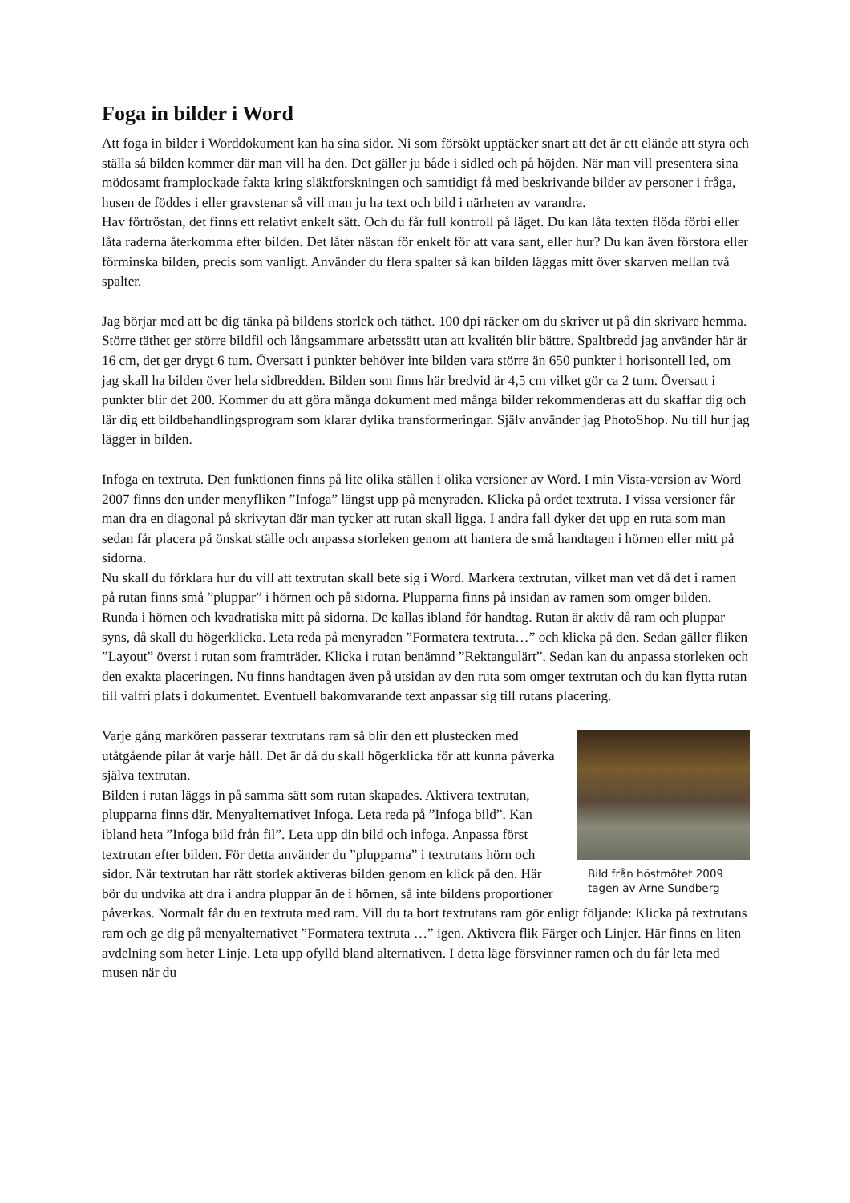Foga in bilder i Word
Att foga in bilder i Worddokument kan ha sina sidor. Ni som försökt upptäcker snart att det är ett elände att styra och ställa så bilden kommer där man vill ha den. Det gäller ju både i sidled och på höjden. När man vill presentera sina mödosamt framplockade fakta kring släktforskningen och samtidigt få med beskrivande bilder av personer i fråga, husen de föddes i eller gravstenar så vill man ju ha text och bild i närheten av varandra.
Hav förtröstan, det finns ett relativt enkelt sätt. Och du får full kontroll på läget. Du kan låta texten flöda förbi eller låta raderna återkomma efter bilden. Det låter nästan för enkelt för att vara sant, eller hur? Du kan även förstora eller förminska bilden, precis som vanligt. Använder du flera spalter så kan bilden läggas mitt över skarven mellan två spalter.
Jag börjar med att be dig tänka på bildens storlek och täthet. 100 dpi räcker om du skriver ut på din skrivare hemma. Större täthet ger större bildfil och långsammare arbetssätt utan att kvalitén blir bättre. Spaltbredd jag använder här är 16 cm, det ger drygt 6 tum. Översatt i punkter behöver inte bilden vara större än 650 punkter i horisontell led, om jag skall ha bilden över hela sidbredden. Bilden som finns här bredvid är 4,5 cm vilket gör ca 2 tum. Översatt i punkter blir det 200. Kommer du att göra många dokument med många bilder rekommenderas att du skaffar dig och lär dig ett bildbehandlingsprogram som klarar dylika transformeringar. Själv använder jag PhotoShop. Nu till hur jag lägger in bilden.
Infoga en textruta. Den funktionen finns på lite olika ställen i olika versioner av Word. I min Vista-version av Word 2007 finns den under menyfliken ”Infoga” längst upp på menyraden. Klicka på ordet textruta. I vissa versioner får man dra en diagonal på skrivytan där man tycker att rutan skall ligga. I andra fall dyker det upp en ruta som man sedan får placera på önskat ställe och anpassa storleken genom att hantera de små handtagen i hörnen eller mitt på sidorna.
Nu skall du förklara hur du vill att textrutan skall bete sig i Word. Markera textrutan, vilket man vet då det i ramen på rutan finns små ”pluppar” i hörnen och på sidorna. Plupparna finns på insidan av ramen som omger bilden. Runda i hörnen och kvadratiska mitt på sidorna. De kallas ibland för handtag. Rutan är aktiv då ram och pluppar syns, då skall du högerklicka. Leta reda på menyraden ”Formatera textruta…” och klicka på den. Sedan gäller fliken ”Layout” överst i rutan som framträder. Klicka i rutan benämnd ”Rektangulärt”. Sedan kan du anpassa storleken och den exakta placeringen. Nu finns handtagen även på utsidan av den ruta som omger textrutan och du kan flytta rutan till valfri plats i dokumentet. Eventuell bakomvarande text anpassar sig till rutans placering.
Bild från höstmötet 2009 tagen av Arne Sundberg
Varje gång markören passerar textrutans ram så blir den ett plustecken med utåtgående pilar åt varje håll. Det är då du skall högerklicka för att kunna påverka själva textrutan.
Bilden i rutan läggs in på samma sätt som rutan skapades. Aktivera textrutan, plupparna finns där. Menyalternativet Infoga. Leta reda på ”Infoga bild”. Kan ibland heta ”Infoga bild från fil”. Leta upp din bild och infoga. Anpassa först textrutan efter bilden. För detta använder du ”plupparna” i textrutans hörn och sidor. När textrutan har rätt storlek aktiveras bilden genom en klick på den. Här bör du undvika att dra i andra pluppar än de i hörnen, så inte bildens proportioner påverkas. Normalt får du en textruta med ram. Vill du ta bort textrutans ram gör enligt följande: Klicka på textrutans ram och ge dig på menyalternativet ”Formatera textruta …” igen. Aktivera flik Färger och Linjer. Här finns en liten avdelning som heter Linje. Leta upp ofylld bland alternativen. I detta läge försvinner ramen och du får leta med musen när du